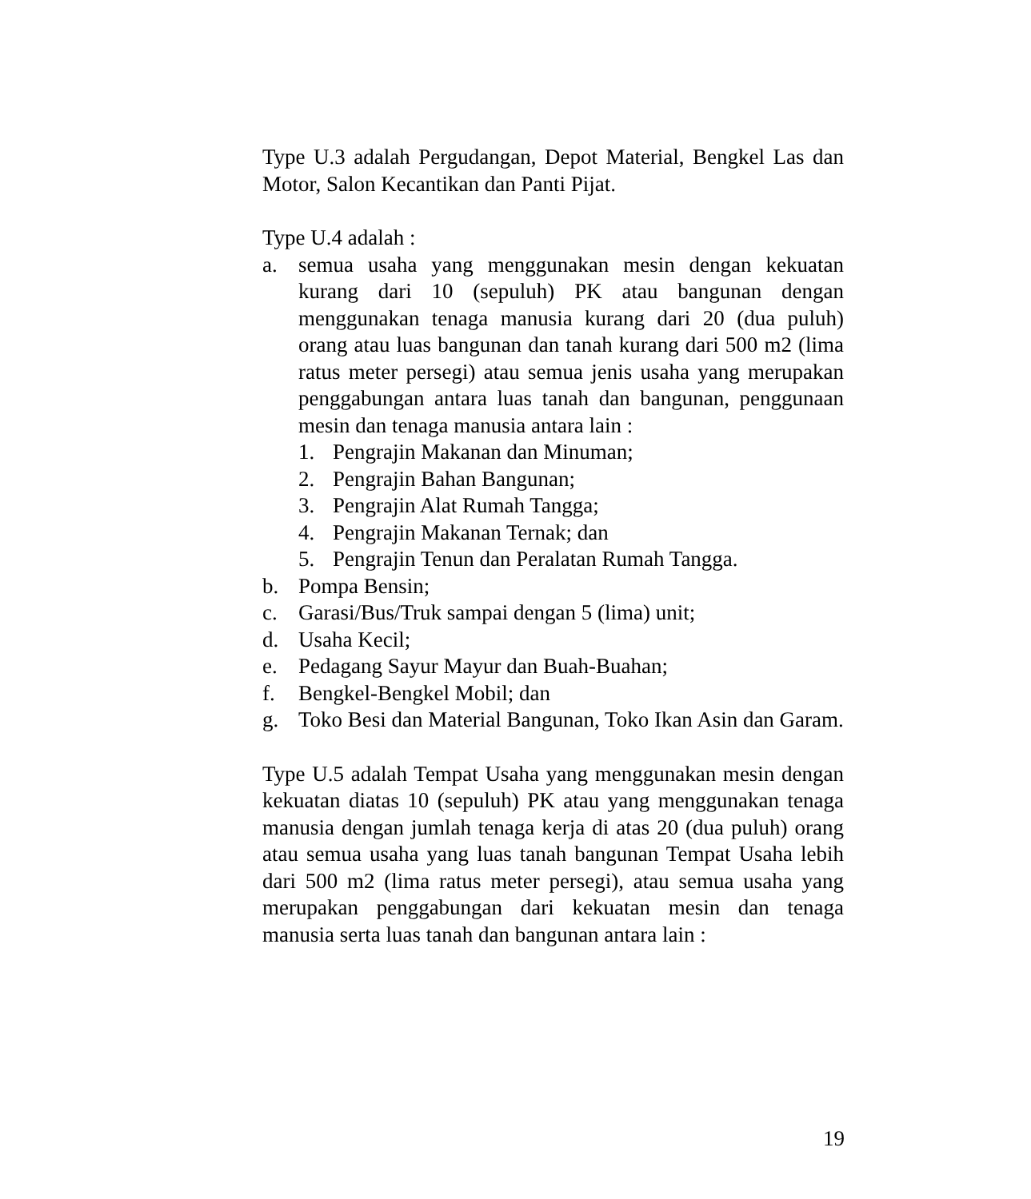Type U.3 adalah Pergudangan, Depot Material, Bengkel Las dan Motor, Salon Kecantikan dan Panti Pijat.
Type U.4 adalah :
a. semua usaha yang menggunakan mesin dengan kekuatan kurang dari 10 (sepuluh) PK atau bangunan dengan menggunakan tenaga manusia kurang dari 20 (dua puluh) orang atau luas bangunan dan tanah kurang dari 500 m2 (lima ratus meter persegi) atau semua jenis usaha yang merupakan penggabungan antara luas tanah dan bangunan, penggunaan mesin dan tenaga manusia antara lain :
1. Pengrajin Makanan dan Minuman;
2. Pengrajin Bahan Bangunan;
3. Pengrajin Alat Rumah Tangga;
4. Pengrajin Makanan Ternak; dan
5. Pengrajin Tenun dan Peralatan Rumah Tangga.
b. Pompa Bensin;
c. Garasi/Bus/Truk sampai dengan 5 (lima) unit;
d. Usaha Kecil;
e. Pedagang Sayur Mayur dan Buah-Buahan;
f. Bengkel-Bengkel Mobil; dan
g. Toko Besi dan Material Bangunan, Toko Ikan Asin dan Garam.
Type U.5 adalah Tempat Usaha yang menggunakan mesin dengan kekuatan diatas 10 (sepuluh) PK atau yang menggunakan tenaga manusia dengan jumlah tenaga kerja di atas 20 (dua puluh) orang atau semua usaha yang luas tanah bangunan Tempat Usaha lebih dari 500 m2 (lima ratus meter persegi), atau semua usaha yang merupakan penggabungan dari kekuatan mesin dan tenaga manusia serta luas tanah dan bangunan antara lain :
19